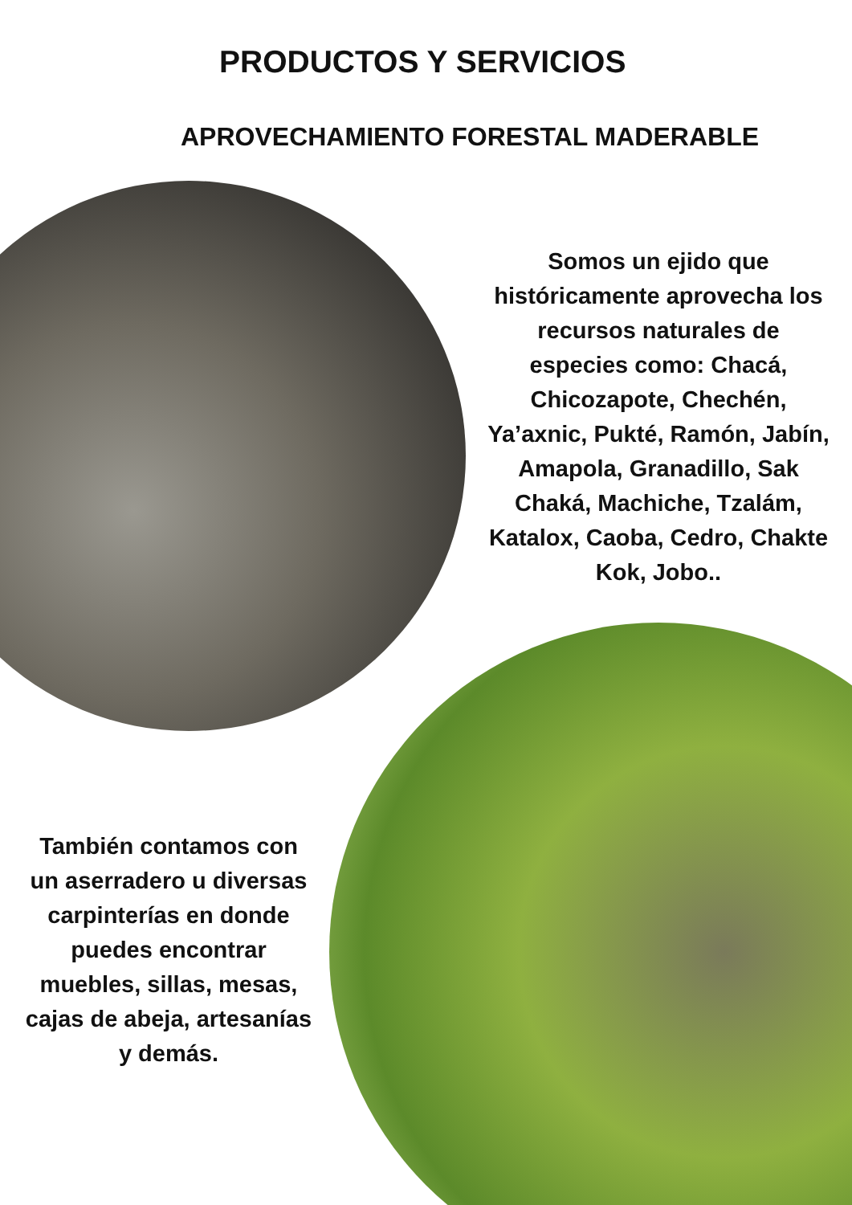PRODUCTOS Y SERVICIOS
APROVECHAMIENTO FORESTAL MADERABLE
Somos un ejido que históricamente aprovecha los recursos naturales de especies como: Chacá, Chicozapote, Chechén, Ya’axnic, Pukté, Ramón, Jabín, Amapola, Granadillo, Sak Chaká, Machiche, Tzalám, Katalox, Caoba, Cedro, Chakte Kok, Jobo..
También contamos con un aserradero u diversas carpinterías en donde puedes encontrar muebles, sillas, mesas, cajas de abeja, artesanías y demás.